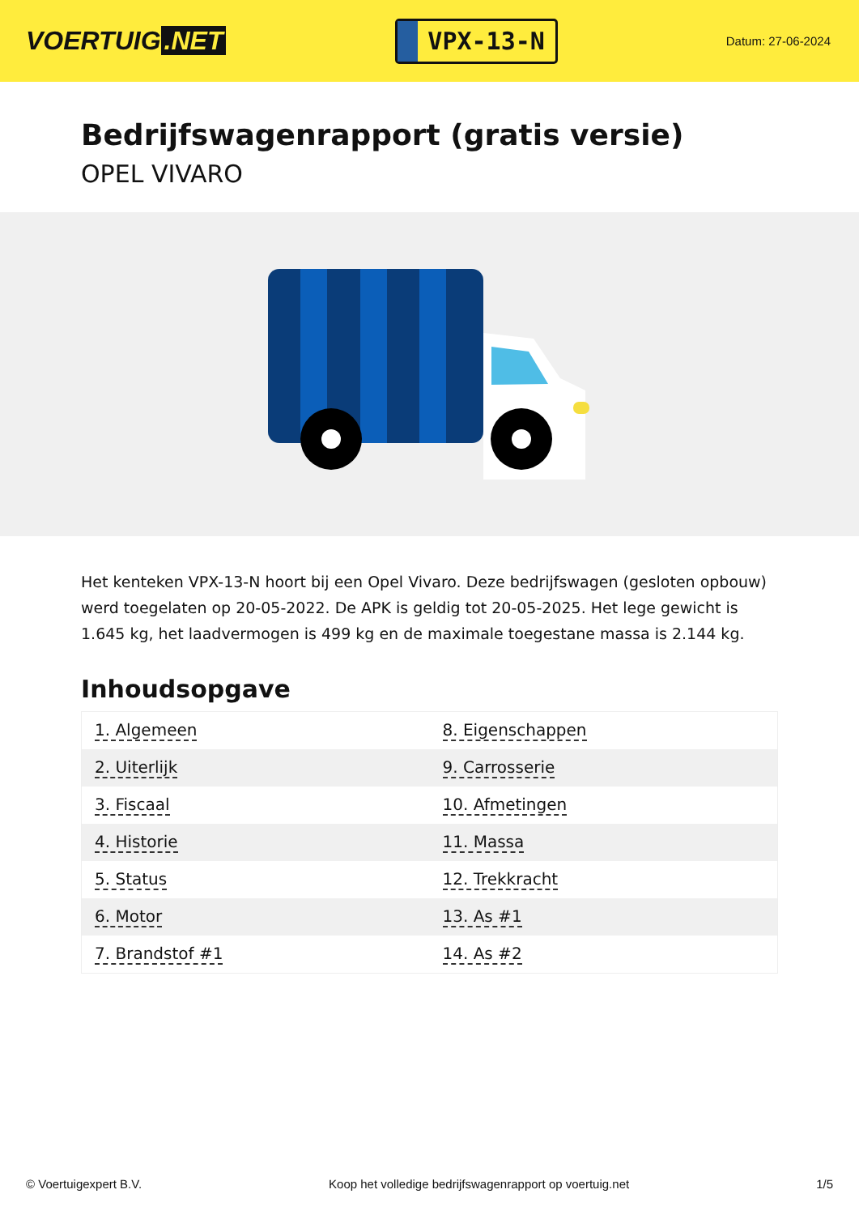VOERTUIG.NET
VPX-13-N
Datum: 27-06-2024
Bedrijfswagenrapport (gratis versie)
OPEL VIVARO
Het kenteken VPX-13-N hoort bij een Opel Vivaro. Deze bedrijfswagen (gesloten opbouw) werd toegelaten op 20-05-2022. De APK is geldig tot 20-05-2025. Het lege gewicht is 1.645 kg, het laadvermogen is 499 kg en de maximale toegestane massa is 2.144 kg.
Inhoudsopgave
| 1. Algemeen | 8. Eigenschappen |
| 2. Uiterlijk | 9. Carrosserie |
| 3. Fiscaal | 10. Afmetingen |
| 4. Historie | 11. Massa |
| 5. Status | 12. Trekkracht |
| 6. Motor | 13. As #1 |
| 7. Brandstof #1 | 14. As #2 |
© Voertuigexpert B.V. Koop het volledige bedrijfswagenrapport op voertuig.net 1/5